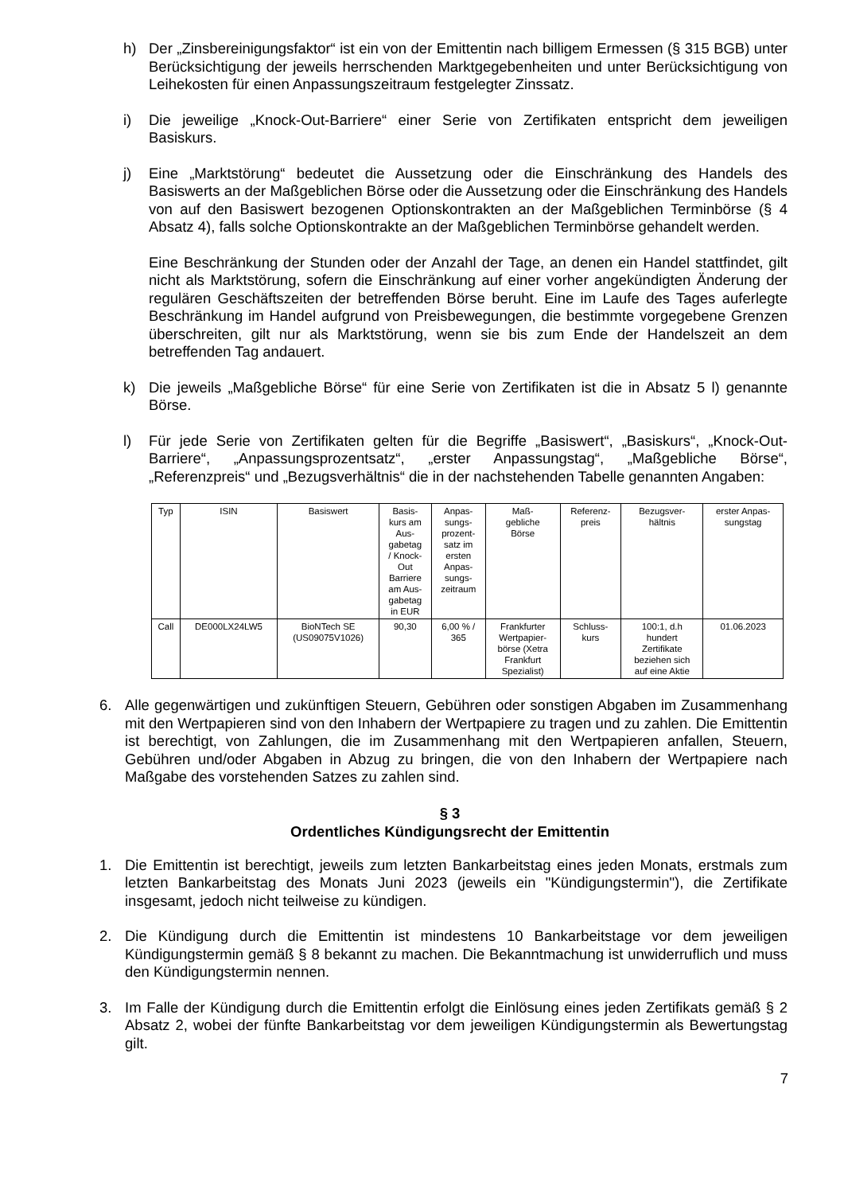h) Der „Zinsbereinigungsfaktor“ ist ein von der Emittentin nach billigem Ermessen (§ 315 BGB) unter Berücksichtigung der jeweils herrschenden Marktgegebenheiten und unter Berücksichtigung von Leihekosten für einen Anpassungszeitraum festgelegter Zinssatz.
i) Die jeweilige „Knock-Out-Barriere“ einer Serie von Zertifikaten entspricht dem jeweiligen Basiskurs.
j) Eine „Marktstörung“ bedeutet die Aussetzung oder die Einschränkung des Handels des Basiswerts an der Maßgeblichen Börse oder die Aussetzung oder die Einschränkung des Handels von auf den Basiswert bezogenen Optionskontrakten an der Maßgeblichen Terminbörse (§ 4 Absatz 4), falls solche Optionskontrakte an der Maßgeblichen Terminbörse gehandelt werden.
Eine Beschränkung der Stunden oder der Anzahl der Tage, an denen ein Handel stattfindet, gilt nicht als Marktstörung, sofern die Einschränkung auf einer vorher angekündigten Änderung der regulären Geschäftszeiten der betreffenden Börse beruht. Eine im Laufe des Tages auferlegte Beschränkung im Handel aufgrund von Preisbewegungen, die bestimmte vorgegebene Grenzen überschreiten, gilt nur als Marktstörung, wenn sie bis zum Ende der Handelszeit an dem betreffenden Tag andauert.
k) Die jeweils „Maßgebliche Börse“ für eine Serie von Zertifikaten ist die in Absatz 5 l) genannte Börse.
l) Für jede Serie von Zertifikaten gelten für die Begriffe „Basiswert“, „Basiskurs“, „Knock-Out-Barriere“, „Anpassungsprozentsatz“, „erster Anpassungstag“, „Maßgebliche Börse“, „Referenzpreis“ und „Bezugsverhältnis“ die in der nachstehenden Tabelle genannten Angaben:
| Typ | ISIN | Basiswert | Basis- kurs am Aus- gabetag / Knock- Out Barriere am Aus- gabetag in EUR | Anpas- sungs- prozent- satz im ersten Anpas- sungs- zeitraum | Maß- gebliche Börse | Referenz- preis | Bezugsver- hältnis | erster Anpas- sungstag |
| --- | --- | --- | --- | --- | --- | --- | --- | --- |
| Call | DE000LX24LW5 | BioNTech SE (US09075V1026) | 90,30 | 6,00 % / 365 | Frankfurter Wertpapier- börse (Xetra Frankfurt Spezialist) | Schluss- kurs | 100:1, d.h hundert Zertifikate beziehen sich auf eine Aktie | 01.06.2023 |
6. Alle gegenwärtigen und zukünftigen Steuern, Gebühren oder sonstigen Abgaben im Zusammenhang mit den Wertpapieren sind von den Inhabern der Wertpapiere zu tragen und zu zahlen. Die Emittentin ist berechtigt, von Zahlungen, die im Zusammenhang mit den Wert­papieren anfallen, Steuern, Gebühren und/oder Abgaben in Abzug zu bringen, die von den Inhabern der Wertpapiere nach Maßgabe des vorstehenden Satzes zu zahlen sind.
§ 3
Ordentliches Kündigungsrecht der Emittentin
1. Die Emittentin ist berechtigt, jeweils zum letzten Bankarbeitstag eines jeden Monats, erstmals zum letzten Bankarbeitstag des Monats Juni 2023 (jeweils ein "Kündigungstermin"), die Zertifikate insgesamt, jedoch nicht teilweise zu kündigen.
2. Die Kündigung durch die Emittentin ist mindestens 10 Bankarbeitstage vor dem jeweiligen Kündigungstermin gemäß § 8 bekannt zu machen. Die Bekanntmachung ist unwiderruflich und muss den Kündigungstermin nennen.
3. Im Falle der Kündigung durch die Emittentin erfolgt die Einlösung eines jeden Zertifikats gemäß § 2 Absatz 2, wobei der fünfte Bankarbeitstag vor dem jeweiligen Kündigungstermin als Bewertungstag gilt.
7